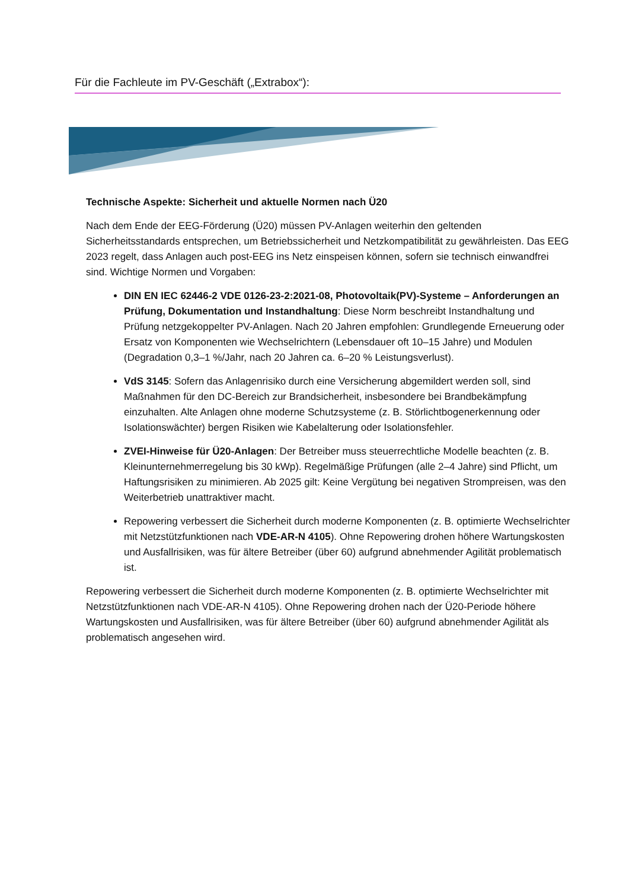Für die Fachleute im PV-Geschäft („Extrabox“):
Technische Aspekte: Sicherheit und aktuelle Normen nach Ü20
Nach dem Ende der EEG-Förderung (Ü20) müssen PV-Anlagen weiterhin den geltenden Sicherheitsstandards entsprechen, um Betriebssicherheit und Netzkompatibilität zu gewährleisten. Das EEG 2023 regelt, dass Anlagen auch post-EEG ins Netz einspeisen können, sofern sie technisch einwandfrei sind. Wichtige Normen und Vorgaben:
DIN EN IEC 62446-2 VDE 0126-23-2:2021-08, Photovoltaik(PV)-Systeme – Anforderungen an Prüfung, Dokumentation und Instandhaltung: Diese Norm beschreibt Instandhaltung und Prüfung netzgekoppelter PV-Anlagen. Nach 20 Jahren empfohlen: Grundlegende Erneuerung oder Ersatz von Komponenten wie Wechselrichtern (Lebensdauer oft 10–15 Jahre) und Modulen (Degradation 0,3–1 %/Jahr, nach 20 Jahren ca. 6–20 % Leistungsverlust).
VdS 3145: Sofern das Anlagenrisiko durch eine Versicherung abgemildert werden soll, sind Maßnahmen für den DC-Bereich zur Brandsicherheit, insbesondere bei Brandbekämpfung einzuhalten. Alte Anlagen ohne moderne Schutzsysteme (z. B. Störlichtbogenerkennung oder Isolationswächter) bergen Risiken wie Kabelalterung oder Isolationsfehler.
ZVEI-Hinweise für Ü20-Anlagen: Der Betreiber muss steuerrechtliche Modelle beachten (z. B. Kleinunternehmerregelung bis 30 kWp). Regelmäßige Prüfungen (alle 2–4 Jahre) sind Pflicht, um Haftungsrisiken zu minimieren. Ab 2025 gilt: Keine Vergütung bei negativen Strompreisen, was den Weiterbetrieb unattraktiver macht.
Repowering verbessert die Sicherheit durch moderne Komponenten (z. B. optimierte Wechselrichter mit Netzstützfunktionen nach VDE-AR-N 4105). Ohne Repowering drohen höhere Wartungskosten und Ausfallrisiken, was für ältere Betreiber (über 60) aufgrund abnehmender Agilität problematisch ist.
Repowering verbessert die Sicherheit durch moderne Komponenten (z. B. optimierte Wechselrichter mit Netzstützfunktionen nach VDE-AR-N 4105). Ohne Repowering drohen nach der Ü20-Periode höhere Wartungskosten und Ausfallrisiken, was für ältere Betreiber (über 60) aufgrund abnehmender Agilität als problematisch angesehen wird.